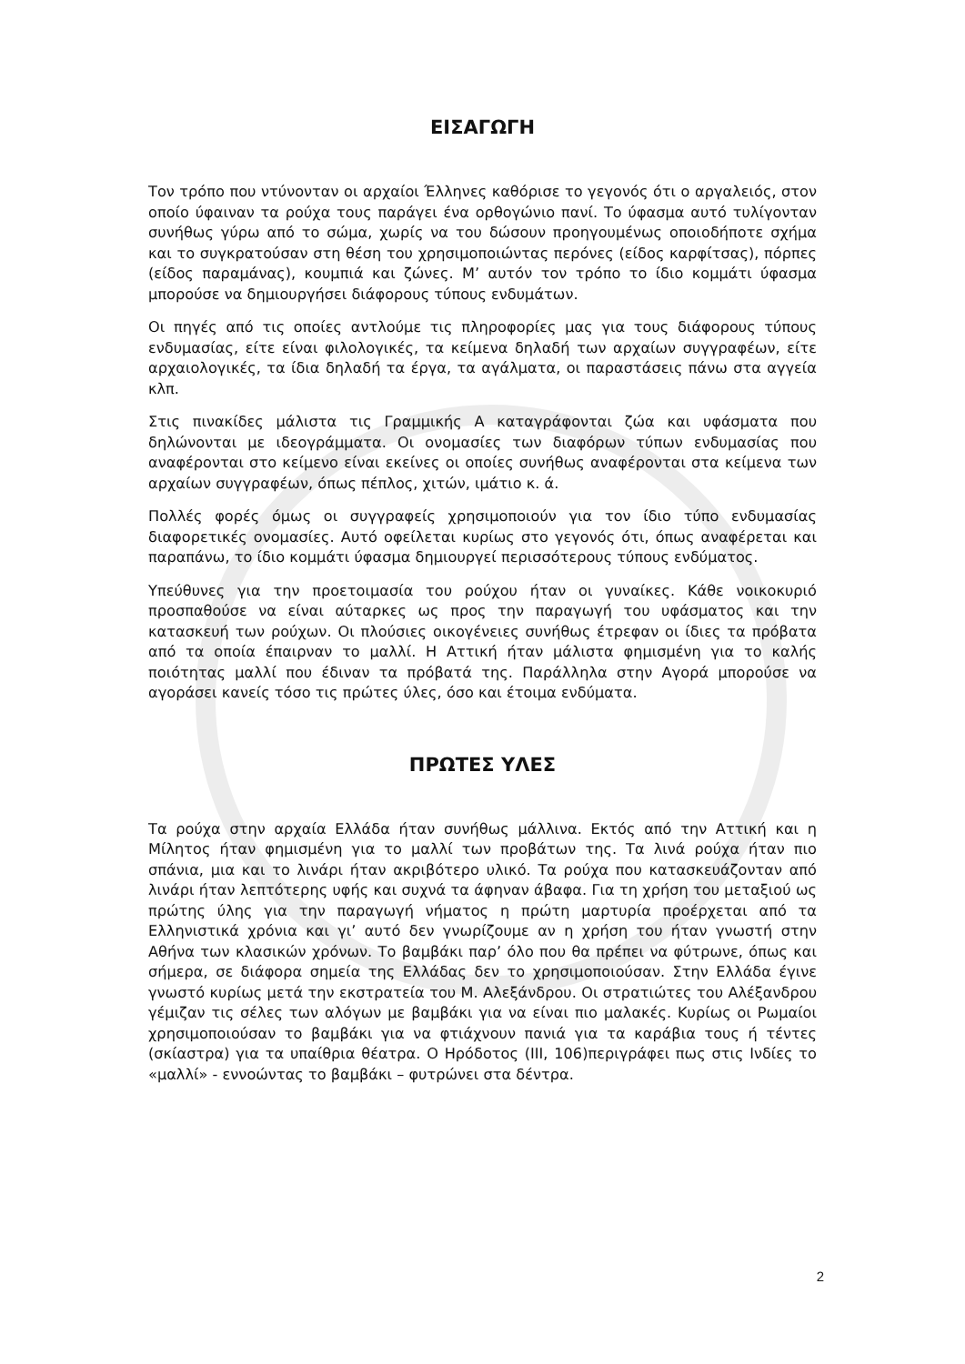ΕΙΣΑΓΩΓΗ
Τον τρόπο που ντύνονταν οι αρχαίοι Έλληνες καθόρισε το γεγονός ότι ο αργαλειός, στον οποίο ύφαιναν τα ρούχα τους παράγει ένα ορθογώνιο πανί. Το ύφασμα αυτό τυλίγονταν συνήθως γύρω από το σώμα, χωρίς να του δώσουν προηγουμένως οποιοδήποτε σχήμα και το συγκρατούσαν στη θέση του χρησιμοποιώντας περόνες (είδος καρφίτσας), πόρπες (είδος παραμάνας), κουμπιά και ζώνες. Μ’ αυτόν τον τρόπο το ίδιο κομμάτι ύφασμα μπορούσε να δημιουργήσει διάφορους τύπους ενδυμάτων.
Οι πηγές από τις οποίες αντλούμε τις πληροφορίες μας για τους διάφορους τύπους ενδυμασίας, είτε είναι φιλολογικές, τα κείμενα δηλαδή των αρχαίων συγγραφέων, είτε αρχαιολογικές, τα ίδια δηλαδή τα έργα, τα αγάλματα, οι παραστάσεις πάνω στα αγγεία κλπ.
Στις πινακίδες μάλιστα τις Γραμμικής Α καταγράφονται ζώα και υφάσματα που δηλώνονται με ιδεογράμματα. Οι ονομασίες των διαφόρων τύπων ενδυμασίας που αναφέρονται στο κείμενο είναι εκείνες οι οποίες συνήθως αναφέρονται στα κείμενα των αρχαίων συγγραφέων, όπως πέπλος, χιτών, ιμάτιο κ. ά.
Πολλές φορές όμως οι συγγραφείς χρησιμοποιούν για τον ίδιο τύπο ενδυμασίας διαφορετικές ονομασίες. Αυτό οφείλεται κυρίως στο γεγονός ότι, όπως αναφέρεται και παραπάνω, το ίδιο κομμάτι ύφασμα δημιουργεί περισσότερους τύπους ενδύματος.
Υπεύθυνες για την προετοιμασία του ρούχου ήταν οι γυναίκες. Κάθε νοικοκυριό προσπαθούσε να είναι αύταρκες ως προς την παραγωγή του υφάσματος και την κατασκευή των ρούχων. Οι πλούσιες οικογένειες συνήθως έτρεφαν οι ίδιες τα πρόβατα από τα οποία έπαιρναν το μαλλί. Η Αττική ήταν μάλιστα φημισμένη για το καλής ποιότητας μαλλί που έδιναν τα πρόβατά της. Παράλληλα στην Αγορά μπορούσε να αγοράσει κανείς τόσο τις πρώτες ύλες, όσο και έτοιμα ενδύματα.
ΠΡΩΤΕΣ ΥΛΕΣ
Τα ρούχα στην αρχαία Ελλάδα ήταν συνήθως μάλλινα. Εκτός από την Αττική και η Μίλητος ήταν φημισμένη για το μαλλί των προβάτων της. Τα λινά ρούχα ήταν πιο σπάνια, μια και το λινάρι ήταν ακριβότερο υλικό. Τα ρούχα που κατασκευάζονταν από λινάρι ήταν λεπτότερης υφής και συχνά τα άφηναν άβαφα. Για τη χρήση του μεταξιού ως πρώτης ύλης για την παραγωγή νήματος η πρώτη μαρτυρία προέρχεται από τα Ελληνιστικά χρόνια και γι’ αυτό δεν γνωρίζουμε αν η χρήση του ήταν γνωστή στην Αθήνα των κλασικών χρόνων. Το βαμβάκι παρ’ όλο που θα πρέπει να φύτρωνε, όπως και σήμερα, σε διάφορα σημεία της Ελλάδας δεν το χρησιμοποιούσαν. Στην Ελλάδα έγινε γνωστό κυρίως μετά την εκστρατεία του Μ. Αλεξάνδρου. Οι στρατιώτες του Αλέξανδρου γέμιζαν τις σέλες των αλόγων με βαμβάκι για να είναι πιο μαλακές. Κυρίως οι Ρωμαίοι χρησιμοποιούσαν το βαμβάκι για να φτιάχνουν πανιά για τα καράβια τους ή τέντες (σκίαστρα) για τα υπαίθρια θέατρα. Ο Ηρόδοτος (ΙΙΙ, 106)περιγράφει πως στις Ινδίες το «μαλλί» - εννοώντας το βαμβάκι – φυτρώνει στα δέντρα.
2